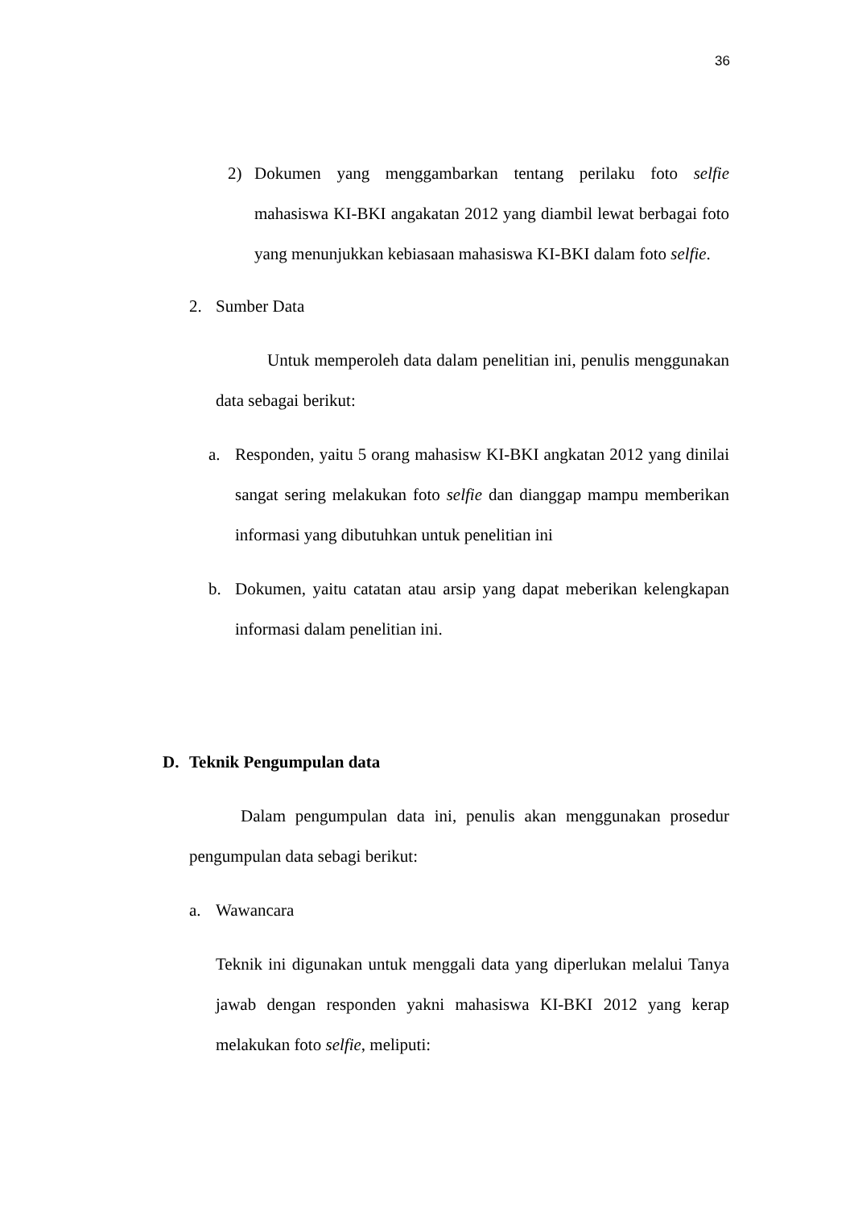36
2) Dokumen yang menggambarkan tentang perilaku foto selfie mahasiswa KI-BKI angakatan 2012 yang diambil lewat berbagai foto yang menunjukkan kebiasaan mahasiswa KI-BKI dalam foto selfie.
2. Sumber Data
Untuk memperoleh data dalam penelitian ini, penulis menggunakan data sebagai berikut:
a. Responden, yaitu 5 orang mahasisw KI-BKI angkatan 2012 yang dinilai sangat sering melakukan foto selfie dan dianggap mampu memberikan informasi yang dibutuhkan untuk penelitian ini
b. Dokumen, yaitu catatan atau arsip yang dapat meberikan kelengkapan informasi dalam penelitian ini.
D. Teknik Pengumpulan data
Dalam pengumpulan data ini, penulis akan menggunakan prosedur pengumpulan data sebagi berikut:
a. Wawancara
Teknik ini digunakan untuk menggali data yang diperlukan melalui Tanya jawab dengan responden yakni mahasiswa KI-BKI 2012 yang kerap melakukan foto selfie, meliputi: